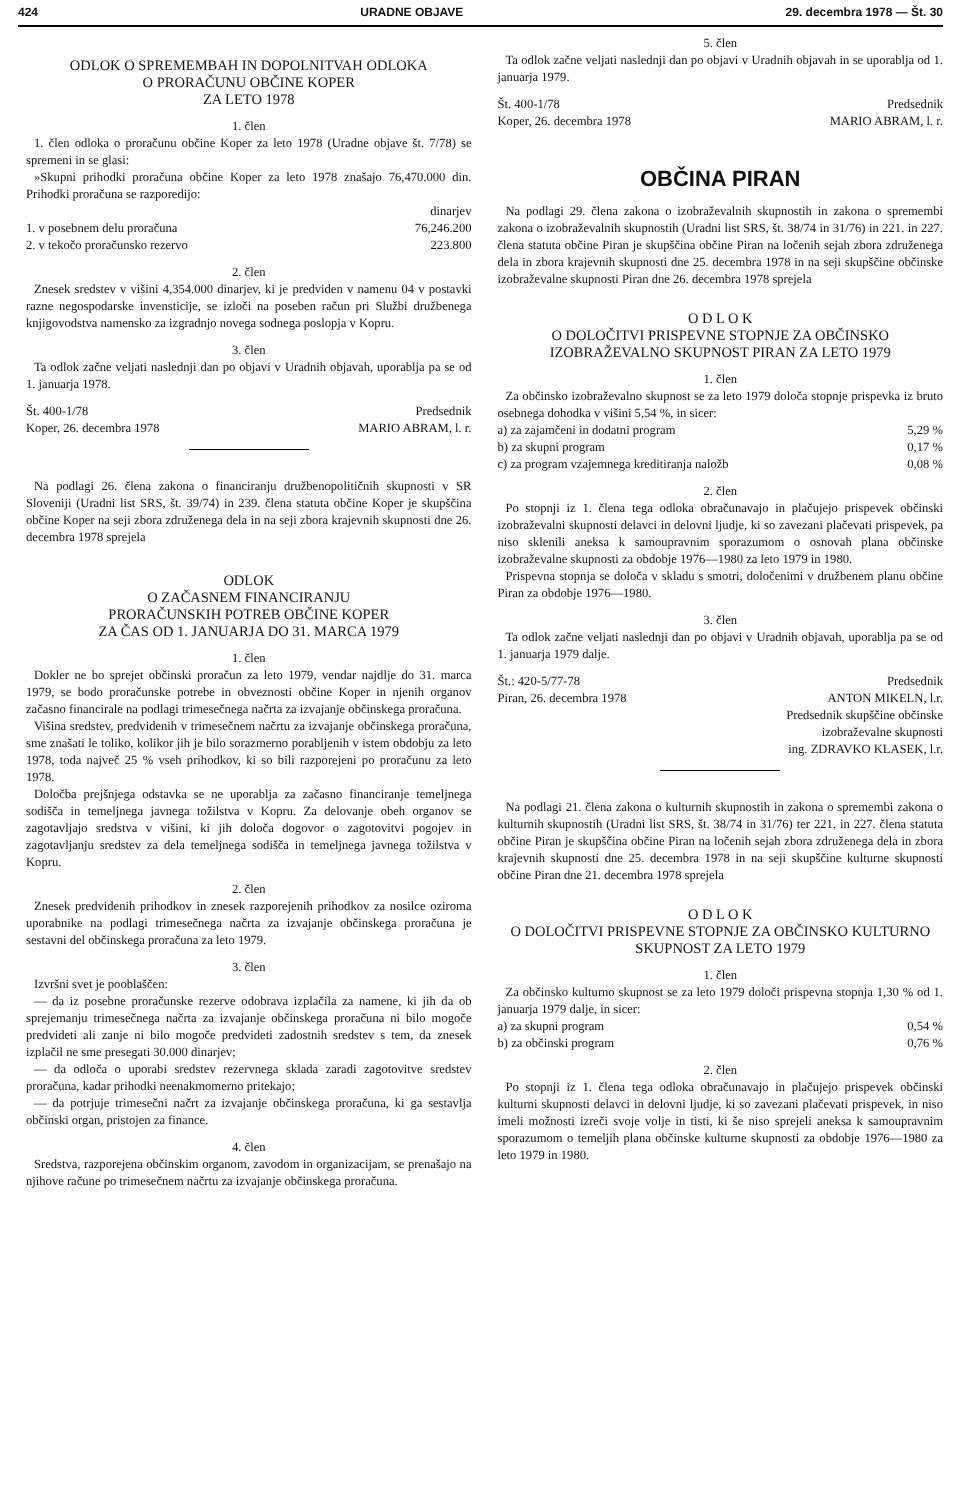424 URADNE OBJAVE 29. decembra 1978 — Št. 30
ODLOK O SPREMEMBAH IN DOPOLNITVAH ODLOKA
O PRORAČUNU OBČINE KOPER
ZA LETO 1978
1. člen
1. člen odloka o proračunu občine Koper za leto 1978 (Uradne objave št. 7/78) se spremeni in se glasi:
»Skupni prihodki proračuna občine Koper za leto 1978 znašajo 76,470.000 din. Prihodki proračuna se razporedijo:
| | dinarjev |
| 1. v posebnem delu proračuna | 76,246.200 |
| 2. v tekočo proračunsko rezervo | 223.800 |
2. člen
Znesek sredstev v višini 4,354.000 dinarjev, ki je predviden v namenu 04 v postavki razne negospodarske invensticije, se izloči na poseben račun pri Službi družbenega knjigovodstva namensko za izgradnjo novega sodnega poslopja v Kopru.
3. člen
Ta odlok začne veljati naslednji dan po objavi v Uradnih objavah, uporablja pa se od 1. januarja 1978.
Št. 400-1/78
Koper, 26. decembra 1978 Predsednik
MARIO ABRAM, l. r.
Na podlagi 26. člena zakona o financiranju družbenopolitičnih skupnosti v SR Sloveniji (Uradni list SRS, št. 39/74) in 239. člena statuta občine Koper je skupščina občine Koper na seji zbora združenega dela in na seji zbora krajevnih skupnosti dne 26. decembra 1978 sprejela
ODLOK
O ZAČASNEM FINANCIRANJU
PRORAČUNSKIH POTREB OBČINE KOPER
ZA ČAS OD 1. JANUARJA DO 31. MARCA 1979
1. člen
Dokler ne bo sprejet občinski proračun za leto 1979, vendar najdlje do 31. marca 1979, se bodo proračunske potrebe in obveznosti občine Koper in njenih organov začasno financirale na podlagi trimesečnega načrta za izvajanje občinskega proračuna.
Višina sredstev, predvidenih v trimesečnem načrtu za izvajanje občinskega proračuna, sme znašati le toliko, kolikor jih je bilo sorazmerno porabljenih v istem obdobju za leto 1978, toda največ 25 % vseh prihodkov, ki so bili razporejeni po proračunu za leto 1978.
Določba prejšnjega odstavka se ne uporablja za začasno financiranje temeljnega sodišča in temeljnega javnega tožilstva v Kopru. Za delovanje obeh organov se zagotavljajo sredstva v višini, ki jih določa dogovor o zagotovitvi pogojev in zagotavljanju sredstev za dela temeljnega sodišča in temeljnega javnega tožilstva v Kopru.
2. člen
Znesek predvidenih prihodkov in znesek razporejenih prihodkov za nosilce oziroma uporabnike na podlagi trimesečnega načrta za izvajanje občinskega proračuna je sestavni del občinskega proračuna za leto 1979.
3. člen
Izvršni svet je pooblaščen:
— da iz posebne proračunske rezerve odobrava izplačila za namene, ki jih da ob sprejemanju trimesečnega načrta za izvajanje občinskega proračuna ni bilo mogoče predvideti ali zanje ni bilo mogoče predvideti zadostnih sredstev s tem, da znesek izplačil ne sme presegati 30.000 dinarjev;
— da odloča o uporabi sredstev rezervnega sklada zaradi zagotovitve sredstev proračuna, kadar prihodki neenakmomerno pritekajo;
— da potrjuje trimesečni načrt za izvajanje občinskega proračuna, ki ga sestavlja občinski organ, pristojen za finance.
4. člen
Sredstva, razporejena občinskim organom, zavodom in organizacijam, se prenašajo na njihove račune po trimesečnem načrtu za izvajanje občinskega proračuna.
5. člen
Ta odlok začne veljati naslednji dan po objavi v Uradnih objavah in se uporablja od 1. januarja 1979.
Št. 400-1/78
Koper, 26. decembra 1978 Predsednik
MARIO ABRAM, l. r.
OBČINA PIRAN
Na podlagi 29. člena zakona o izobraževalnih skupnostih in zakona o spremembi zakona o izobraževalnih skupnostih (Uradni list SRS, št. 38/74 in 31/76) in 221. in 227. člena statuta občine Piran je skupščina občine Piran na ločenih sejah zbora združenega dela in zbora krajevnih skupnosti dne 25. decembra 1978 in na seji skupščine občinske izobraževalne skupnosti Piran dne 26. decembra 1978 sprejela
O D L O K
O DOLOČITVI PRISPEVNE STOPNJE ZA OBČINSKO IZOBRAŽEVALNO SKUPNOST PIRAN ZA LETO 1979
1. člen
Za občinsko izobraževalno skupnost se za leto 1979 določa stopnje prispevka iz bruto osebnega dohodka v višini 5,54 %, in sicer:
| a) za zajamčeni in dodatni program | 5,29 % |
| b) za skupni program | 0,17 % |
| c) za program vzajemnega kreditiranja naložb | 0,08 % |
2. člen
Po stopnji iz 1. člena tega odloka obračunavajo in plačujejo prispevek občinski izobraževalni skupnosti delavci in delovni ljudje, ki so zavezani plačevati prispevek, pa niso sklenili aneksa k samoupravnim sporazumom o osnovah plana občinske izobraževalne skupnosti za obdobje 1976—1980 za leto 1979 in 1980.
Prispevna stopnja se določa v skladu s smotri, določenimi v družbenem planu občine Piran za obdobje 1976—1980.
3. člen
Ta odlok začne veljati naslednji dan po objavi v Uradnih objavah, uporablja pa se od 1. januarja 1979 dalje.
Št.: 420-5/77-78
Piran, 26. decembra 1978 Predsednik
ANTON MIKELN, l.r.
Predsednik skupščine občinske
izobraževalne skupnosti
ing. ZDRAVKO KLASEK, l.r.
Na podlagi 21. člena zakona o kulturnih skupnostih in zakona o spremembi zakona o kulturnih skupnostih (Uradni list SRS, št. 38/74 in 31/76) ter 221. in 227. člena statuta občine Piran je skupščina občine Piran na ločenih sejah zbora združenega dela in zbora krajevnih skupnosti dne 25. decembra 1978 in na seji skupščine kulturne skupnosti občine Piran dne 21. decembra 1978 sprejela
O D L O K
O DOLOČITVI PRISPEVNE STOPNJE ZA OBČINSKO KULTURNO SKUPNOST ZA LETO 1979
1. člen
Za občinsko kulturno skupnost se za leto 1979 določi prispevna stopnja 1,30 % od 1. januarja 1979 dalje, in sicer:
| a) za skupni program | 0,54 % |
| b) za občinski program | 0,76 % |
2. člen
Po stopnji iz 1. člena tega odloka obračunavajo in plačujejo prispevek občinski kulturni skupnosti delavci in delovni ljudje, ki so zavezani plačevati prispevek, in niso imeli možnosti izreči svoje volje in tisti, ki še niso sprejeli aneksa k samoupravnim sporazumom o temeljih plana občinske kulturne skupnosti za obdobje 1976—1980 za leto 1979 in 1980.